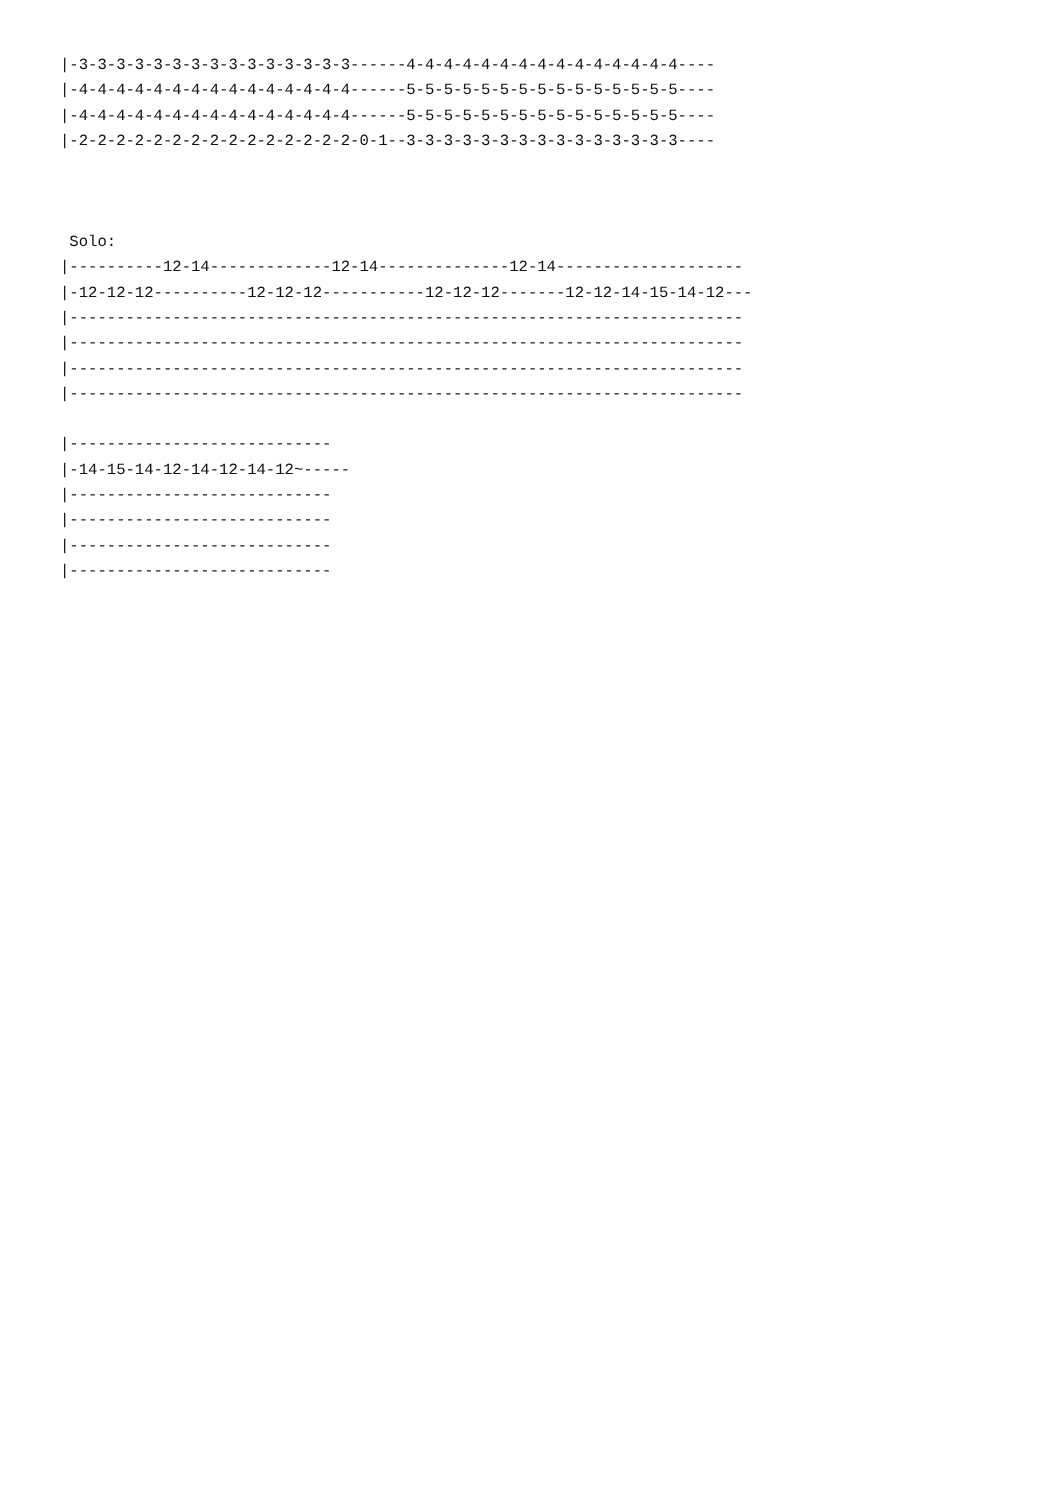|-3-3-3-3-3-3-3-3-3-3-3-3-3-3-3------4-4-4-4-4-4-4-4-4-4-4-4-4-4-4----
|-4-4-4-4-4-4-4-4-4-4-4-4-4-4-4------5-5-5-5-5-5-5-5-5-5-5-5-5-5-5----
|-4-4-4-4-4-4-4-4-4-4-4-4-4-4-4------5-5-5-5-5-5-5-5-5-5-5-5-5-5-5----
|-2-2-2-2-2-2-2-2-2-2-2-2-2-2-2-0-1--3-3-3-3-3-3-3-3-3-3-3-3-3-3-3----



 Solo:
|----------12-14-------------12-14--------------12-14--------------------
|-12-12-12----------12-12-12-----------12-12-12-------12-12-14-15-14-12---
|------------------------------------------------------------------------
|------------------------------------------------------------------------
|------------------------------------------------------------------------
|------------------------------------------------------------------------

|----------------------------
|-14-15-14-12-14-12-14-12~-----
|----------------------------
|----------------------------
|----------------------------
|----------------------------